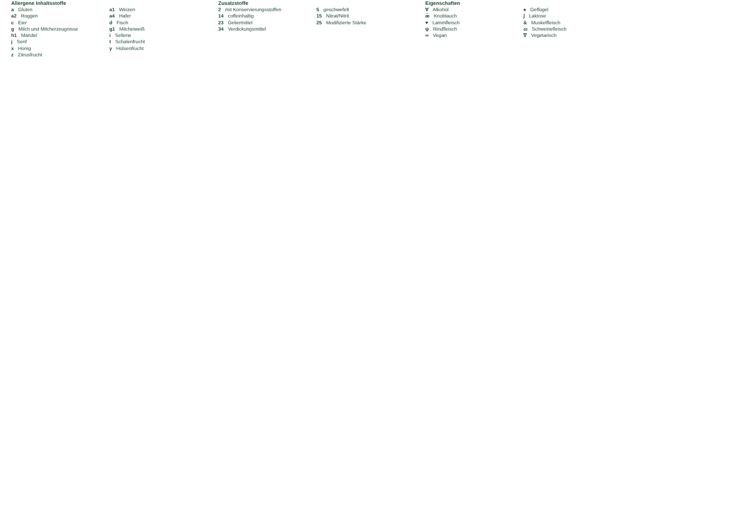Allergene Inhaltsstoffe
a Gluten
a2 Roggen
c Eier
g Milch und Milcherzeugnisse
h1 Mandel
j Senf
x Honig
z Zitrusfrucht
a1 Weizen
a4 Hafer
d Fisch
g1 Milcheiweiß
i Sellerie
t Schalenfrucht
y Hülsenfrucht
Zusatzstoffe
2 mit Konservierungsstoffen
14 coffeinhaltig
23 Geliermittel
34 Verdickungsmittel
5 geschwefelt
15 Nitrat/Nitrit
25 Modifizierte Stärke
Eigenschaften
∀ Alkohol
æ̃ Knoblauch
♥ Lammfleisch
ψ Rindfleisch
∞ Vegan
♠ Geflügel
∫ Laktose
& Muskelfleisch
ɷ Schweinefleisch
∇ Vegetarisch